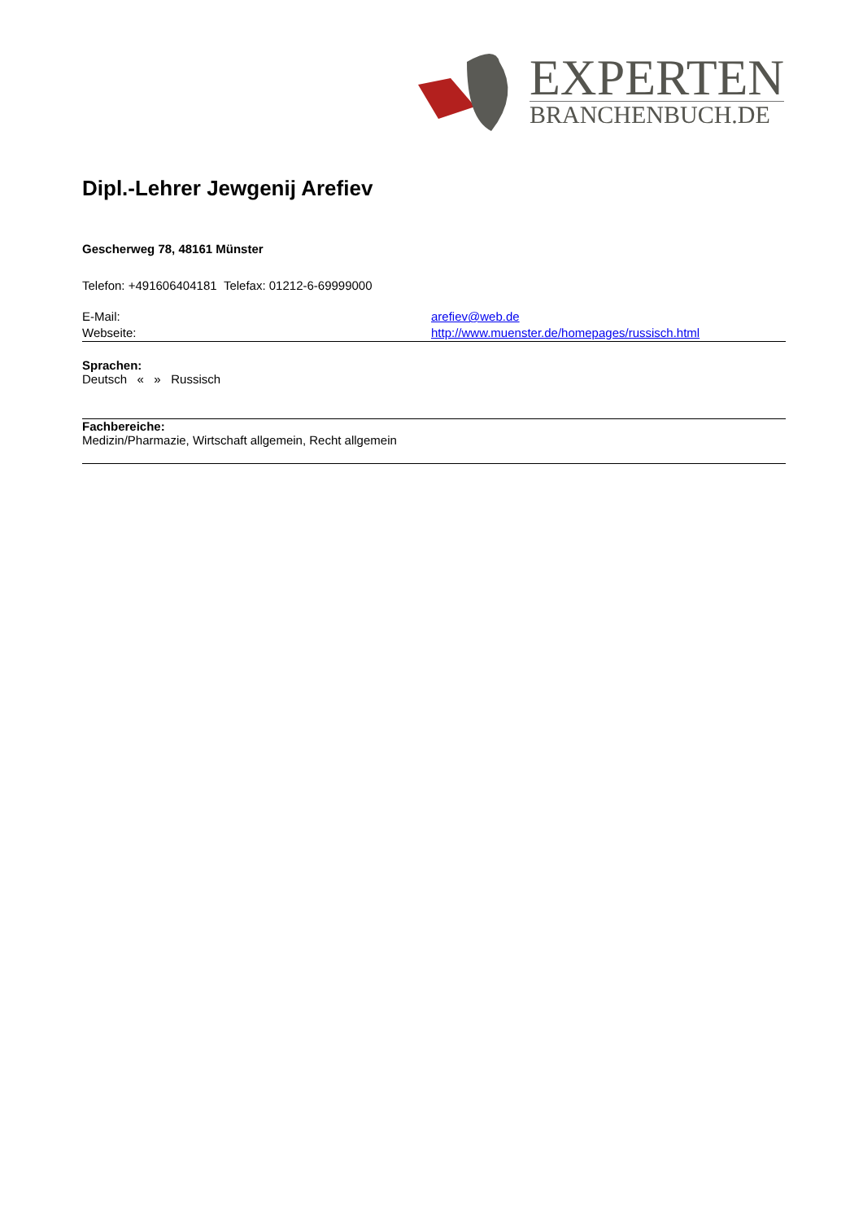EXPERTEN
BRANCHENBUCH.DE
Dipl.-Lehrer Jewgenij Arefiev
Gescherweg 78, 48161 Münster
Telefon: +491606404181 Telefax: 01212-6-69999000
E-Mail: arefiev@web.de
Webseite: http://www.muenster.de/homepages/russisch.html
Sprachen:
Deutsch « » Russisch
Fachbereiche:
Medizin/Pharmazie, Wirtschaft allgemein, Recht allgemein